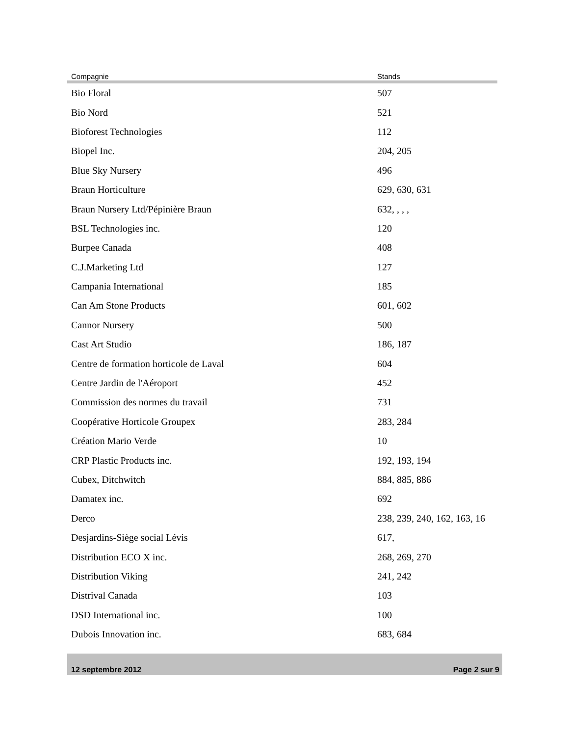| Compagnie | Stands |
| --- | --- |
| Bio Floral | 507 |
| Bio Nord | 521 |
| Bioforest Technologies | 112 |
| Biopel Inc. | 204, 205 |
| Blue Sky Nursery | 496 |
| Braun Horticulture | 629, 630, 631 |
| Braun Nursery Ltd/Pépinière Braun | 632, , , , |
| BSL Technologies inc. | 120 |
| Burpee Canada | 408 |
| C.J.Marketing Ltd | 127 |
| Campania International | 185 |
| Can Am Stone Products | 601, 602 |
| Cannor Nursery | 500 |
| Cast Art Studio | 186, 187 |
| Centre de formation horticole de Laval | 604 |
| Centre Jardin de l'Aéroport | 452 |
| Commission des normes du travail | 731 |
| Coopérative Horticole Groupex | 283, 284 |
| Création Mario Verde | 10 |
| CRP Plastic Products inc. | 192, 193, 194 |
| Cubex, Ditchwitch | 884, 885, 886 |
| Damatex inc. | 692 |
| Derco | 238, 239, 240, 162, 163, 16 |
| Desjardins-Siège social Lévis | 617, |
| Distribution ECO X inc. | 268, 269, 270 |
| Distribution Viking | 241, 242 |
| Distrival Canada | 103 |
| DSD International inc. | 100 |
| Dubois Innovation inc. | 683, 684 |
12 septembre 2012 Page 2 sur 9